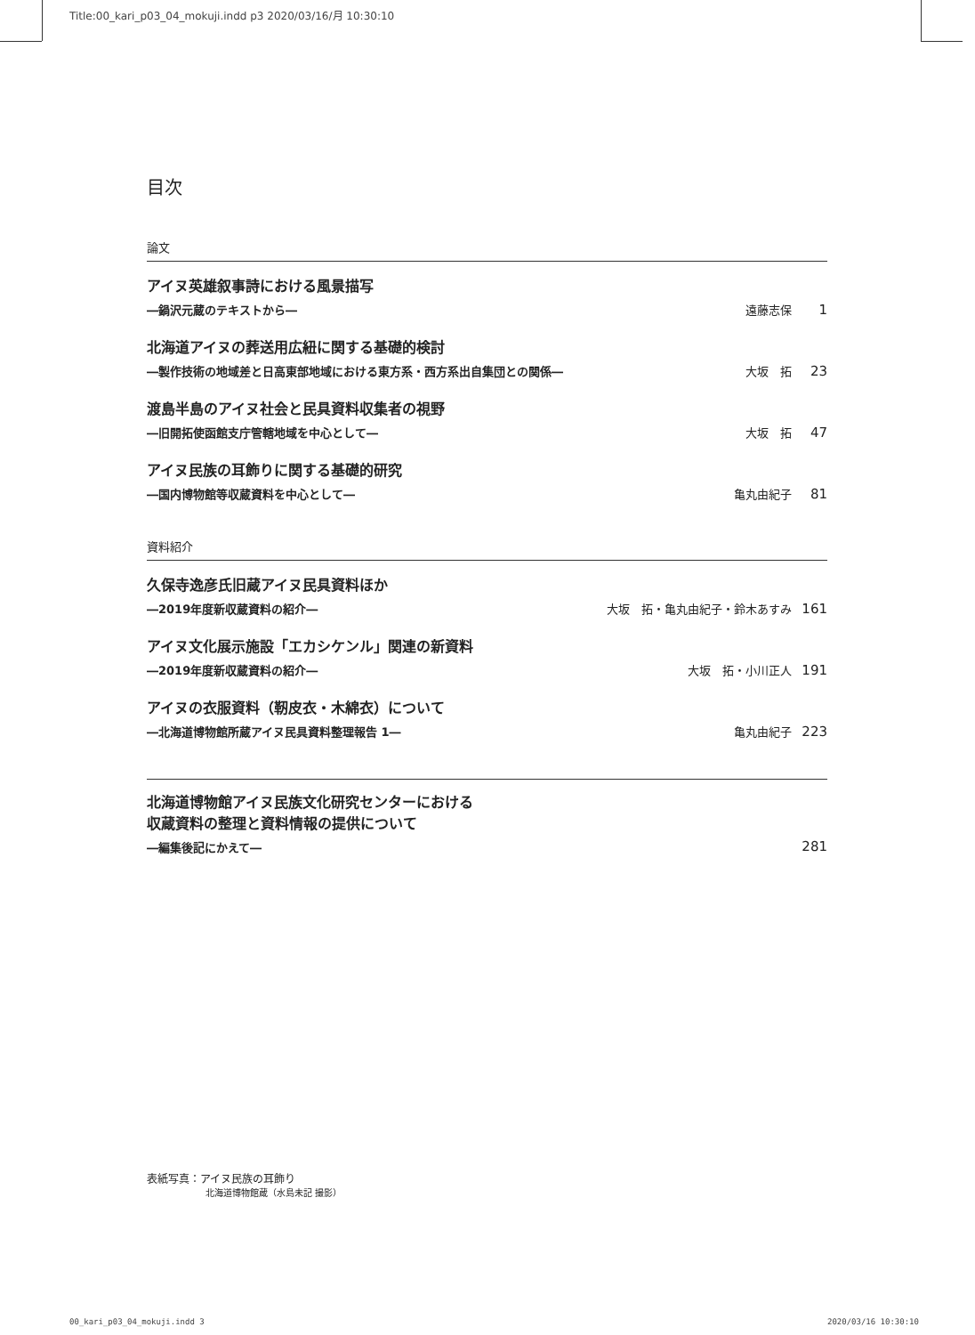Title:00_kari_p03_04_mokuji.indd p3 2020/03/16/月 10:30:10
目次
論文
アイヌ英雄叙事詩における風景描写
―鍋沢元蔵のテキストから― 遠藤志保 1
北海道アイヌの葬送用広紐に関する基礎的検討
―製作技術の地域差と日高東部地域における東方系・西方系出自集団との関係― 大坂　拓 23
渡島半島のアイヌ社会と民具資料収集者の視野
―旧開拓使函館支庁管轄地域を中心として― 大坂　拓 47
アイヌ民族の耳飾りに関する基礎的研究
―国内博物館等収蔵資料を中心として― 亀丸由紀子 81
資料紹介
久保寺逸彦氏旧蔵アイヌ民具資料ほか
―2019年度新収蔵資料の紹介― 大坂　拓・亀丸由紀子・鈴木あすみ 161
アイヌ文化展示施設「エカシケンル」関連の新資料
―2019年度新収蔵資料の紹介― 大坂　拓・小川正人 191
アイヌの衣服資料（靭皮衣・木綿衣）について
―北海道博物館所蔵アイヌ民具資料整理報告 1― 亀丸由紀子 223
北海道博物館アイヌ民族文化研究センターにおける
収蔵資料の整理と資料情報の提供について
―編集後記にかえて― 281
表紙写真：アイヌ民族の耳飾り
北海道博物館蔵（水島未記 撮影）
00_kari_p03_04_mokuji.indd 3 2020/03/16 10:30:10